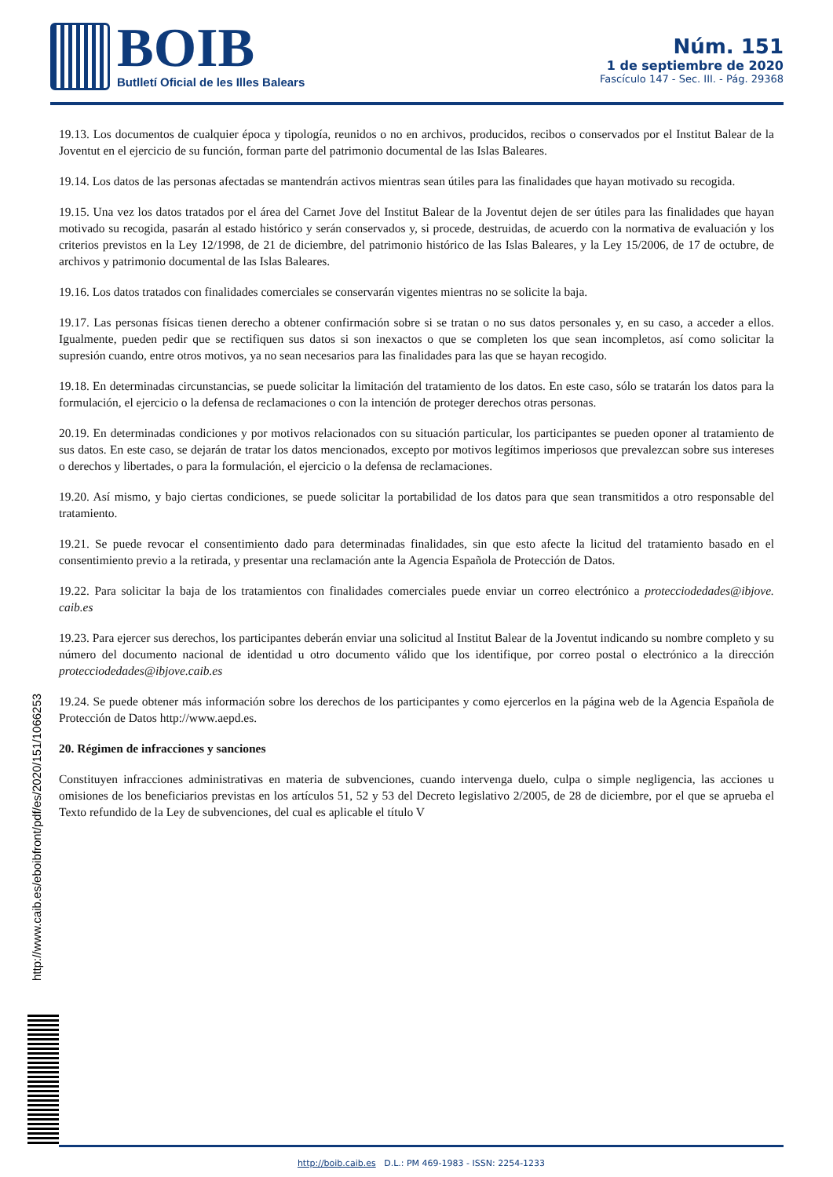BOIB Butlletí Oficial de les Illes Balears
Núm. 151
1 de septiembre de 2020
Fascículo 147 - Sec. III. - Pág. 29368
19.13. Los documentos de cualquier época y tipología, reunidos o no en archivos, producidos, recibos o conservados por el Institut Balear de la Joventut en el ejercicio de su función, forman parte del patrimonio documental de las Islas Baleares.
19.14. Los datos de las personas afectadas se mantendrán activos mientras sean útiles para las finalidades que hayan motivado su recogida.
19.15. Una vez los datos tratados por el área del Carnet Jove del Institut Balear de la Joventut dejen de ser útiles para las finalidades que hayan motivado su recogida, pasarán al estado histórico y serán conservados y, si procede, destruidas, de acuerdo con la normativa de evaluación y los criterios previstos en la Ley 12/1998, de 21 de diciembre, del patrimonio histórico de las Islas Baleares, y la Ley 15/2006, de 17 de octubre, de archivos y patrimonio documental de las Islas Baleares.
19.16. Los datos tratados con finalidades comerciales se conservarán vigentes mientras no se solicite la baja.
19.17. Las personas físicas tienen derecho a obtener confirmación sobre si se tratan o no sus datos personales y, en su caso, a acceder a ellos. Igualmente, pueden pedir que se rectifiquen sus datos si son inexactos o que se completen los que sean incompletos, así como solicitar la supresión cuando, entre otros motivos, ya no sean necesarios para las finalidades para las que se hayan recogido.
19.18. En determinadas circunstancias, se puede solicitar la limitación del tratamiento de los datos. En este caso, sólo se tratarán los datos para la formulación, el ejercicio o la defensa de reclamaciones o con la intención de proteger derechos otras personas.
20.19. En determinadas condiciones y por motivos relacionados con su situación particular, los participantes se pueden oponer al tratamiento de sus datos. En este caso, se dejarán de tratar los datos mencionados, excepto por motivos legítimos imperiosos que prevalezcan sobre sus intereses o derechos y libertades, o para la formulación, el ejercicio o la defensa de reclamaciones.
19.20. Así mismo, y bajo ciertas condiciones, se puede solicitar la portabilidad de los datos para que sean transmitidos a otro responsable del tratamiento.
19.21. Se puede revocar el consentimiento dado para determinadas finalidades, sin que esto afecte la licitud del tratamiento basado en el consentimiento previo a la retirada, y presentar una reclamación ante la Agencia Española de Protección de Datos.
19.22. Para solicitar la baja de los tratamientos con finalidades comerciales puede enviar un correo electrónico a protecciodedades@ibjove. caib.es
19.23. Para ejercer sus derechos, los participantes deberán enviar una solicitud al Institut Balear de la Joventut indicando su nombre completo y su número del documento nacional de identidad u otro documento válido que los identifique, por correo postal o electrónico a la dirección protecciodedades@ibjove.caib.es
19.24. Se puede obtener más información sobre los derechos de los participantes y como ejercerlos en la página web de la Agencia Española de Protección de Datos http://www.aepd.es.
20. Régimen de infracciones y sanciones
Constituyen infracciones administrativas en materia de subvenciones, cuando intervenga duelo, culpa o simple negligencia, las acciones u omisiones de los beneficiarios previstas en los artículos 51, 52 y 53 del Decreto legislativo 2/2005, de 28 de diciembre, por el que se aprueba el Texto refundido de la Ley de subvenciones, del cual es aplicable el título V
http://www.caib.es/eboibfront/pdf/es/2020/151/1066253
http://boib.caib.es D.L.: PM 469-1983 - ISSN: 2254-1233